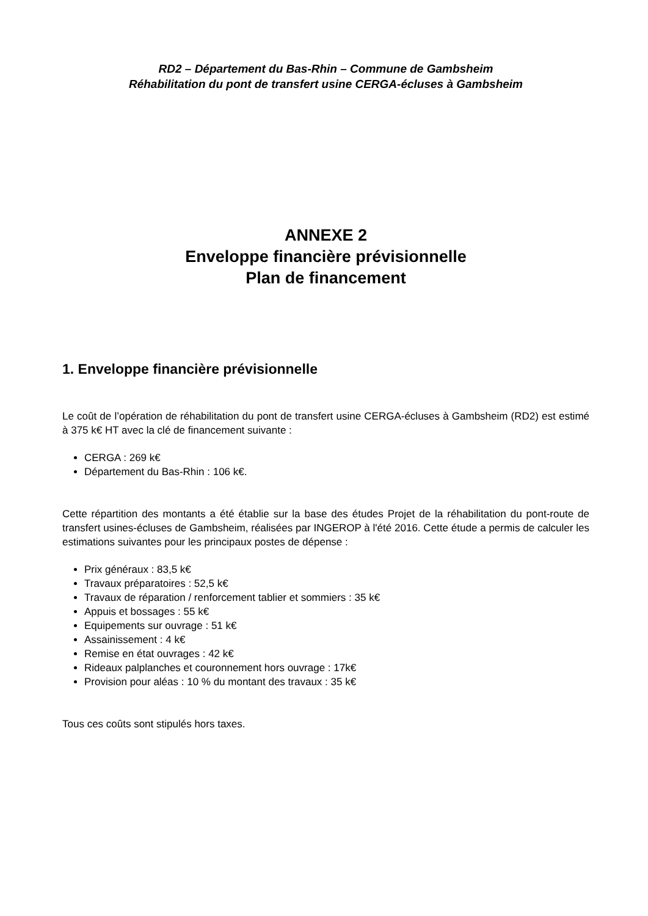RD2 – Département du Bas-Rhin – Commune de Gambsheim
Réhabilitation du pont de transfert usine CERGA-écluses à Gambsheim
ANNEXE 2
Enveloppe financière prévisionnelle
Plan de financement
1. Enveloppe financière prévisionnelle
Le coût de l’opération de réhabilitation du pont de transfert usine CERGA-écluses à Gambsheim (RD2) est estimé à 375 k€ HT avec la clé de financement suivante :
CERGA : 269 k€
Département du Bas-Rhin : 106 k€.
Cette répartition des montants a été établie sur la base des études Projet de la réhabilitation du pont-route de transfert usines-écluses de Gambsheim, réalisées par INGEROP à l'été 2016. Cette étude a permis de calculer les estimations suivantes pour les principaux postes de dépense :
Prix généraux : 83,5 k€
Travaux préparatoires : 52,5 k€
Travaux de réparation / renforcement tablier et sommiers : 35 k€
Appuis et bossages : 55 k€
Equipements sur ouvrage : 51 k€
Assainissement : 4 k€
Remise en état ouvrages : 42 k€
Rideaux palplanches et couronnement hors ouvrage : 17k€
Provision pour aléas : 10 % du montant des travaux : 35 k€
Tous ces coûts sont stipulés hors taxes.